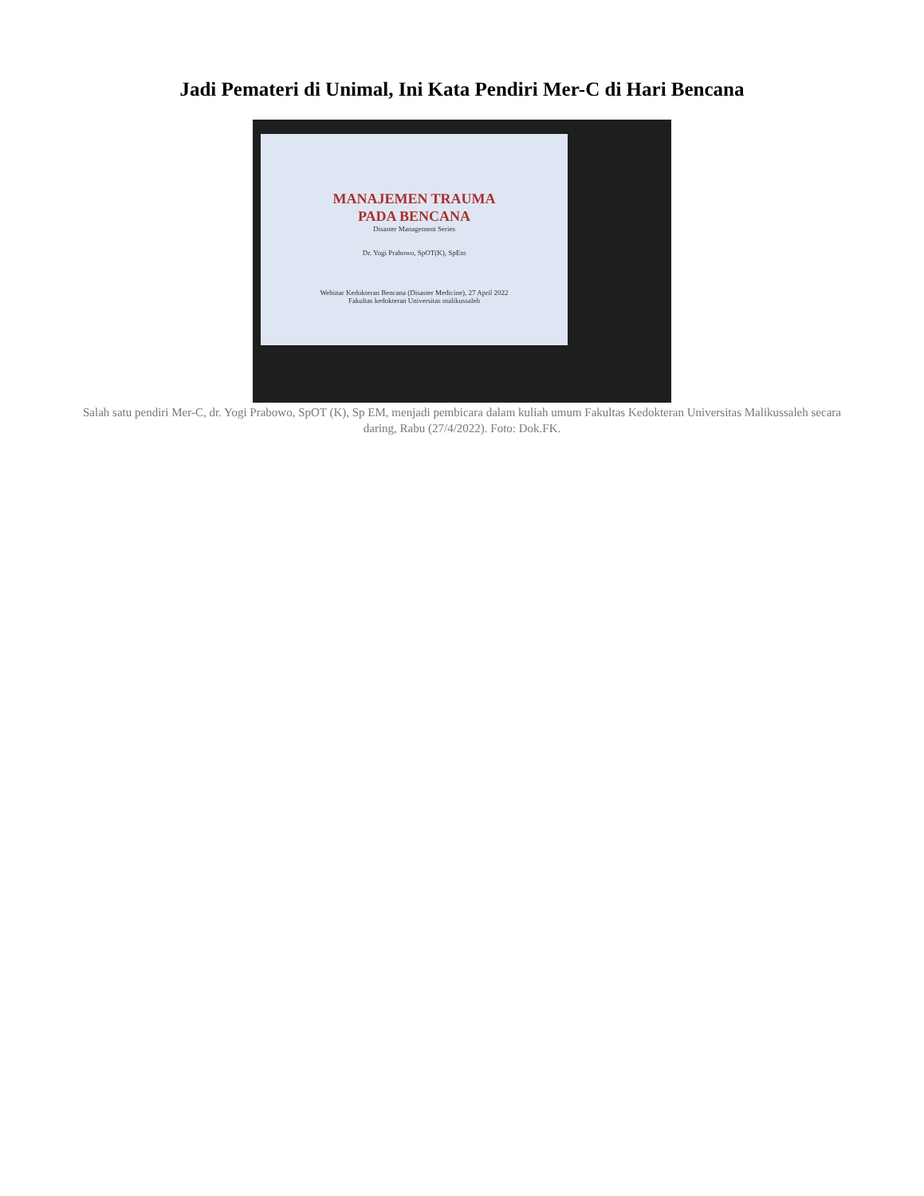Jadi Pemateri di Unimal, Ini Kata Pendiri Mer-C di Hari Bencana
MANAJEMEN TRAUMA
PADA BENCANA
Disaster Management Series
Dr. Yogi Prabowo, SpOT(K), SpEm
Webinar Kedokteran Bencana (Disaster Medicine), 27 April 2022
Fakultas kedokteran Universitas malikussaleh
Salah satu pendiri Mer-C, dr. Yogi Prabowo, SpOT (K), Sp EM, menjadi pembicara dalam kuliah umum Fakultas Kedokteran Universitas Malikussaleh secara daring, Rabu (27/4/2022). Foto: Dok.FK.